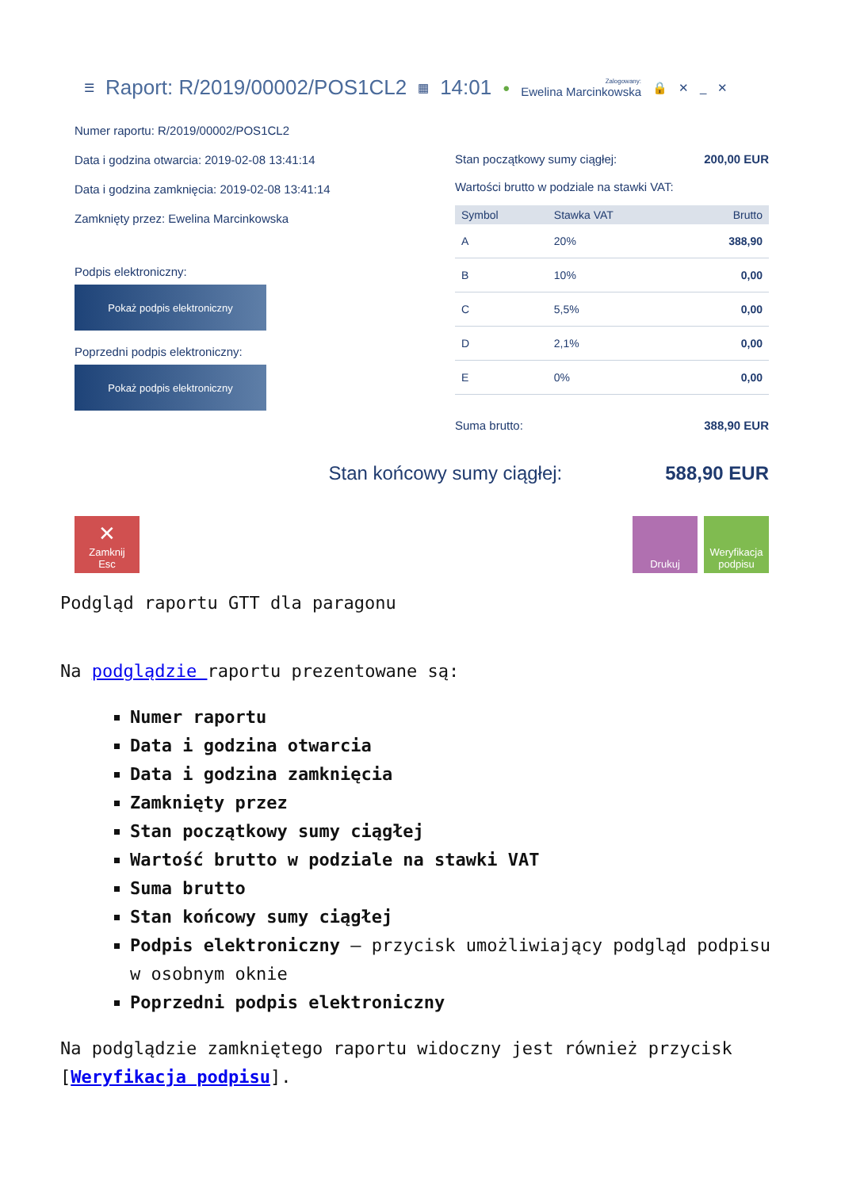☰ Raport: R/2019/00002/POS1CL2 ▦ 14:01 ● Zalogowany:
Ewelina Marcinkowska 🔒 ✕ _ ✕
Numer raportu: R/2019/00002/POS1CL2
Data i godzina otwarcia: 2019-02-08 13:41:14
Data i godzina zamknięcia: 2019-02-08 13:41:14
Zamknięty przez: Ewelina Marcinkowska
Podpis elektroniczny:
Pokaż podpis elektroniczny
Poprzedni podpis elektroniczny:
Pokaż podpis elektroniczny
Stan początkowy sumy ciągłej: 200,00 EUR
Wartości brutto w podziale na stawki VAT:
| Symbol | Stawka VAT | Brutto |
| --- | --- | --- |
| A | 20% | 388,90 |
| B | 10% | 0,00 |
| C | 5,5% | 0,00 |
| D | 2,1% | 0,00 |
| E | 0% | 0,00 |
Suma brutto: 388,90 EUR
Stan końcowy sumy ciągłej: 588,90 EUR
✕
Zamknij
Esc
Drukuj Weryfikacja podpisu
Podgląd raportu GTT dla paragonu
Na podglądzie raportu prezentowane są:
Numer raportu
Data i godzina otwarcia
Data i godzina zamknięcia
Zamknięty przez
Stan początkowy sumy ciągłej
Wartość brutto w podziale na stawki VAT
Suma brutto
Stan końcowy sumy ciągłej
Podpis elektroniczny – przycisk umożliwiający podgląd podpisu w osobnym oknie
Poprzedni podpis elektroniczny
Na podglądzie zamkniętego raportu widoczny jest również przycisk [Weryfikacja podpisu].